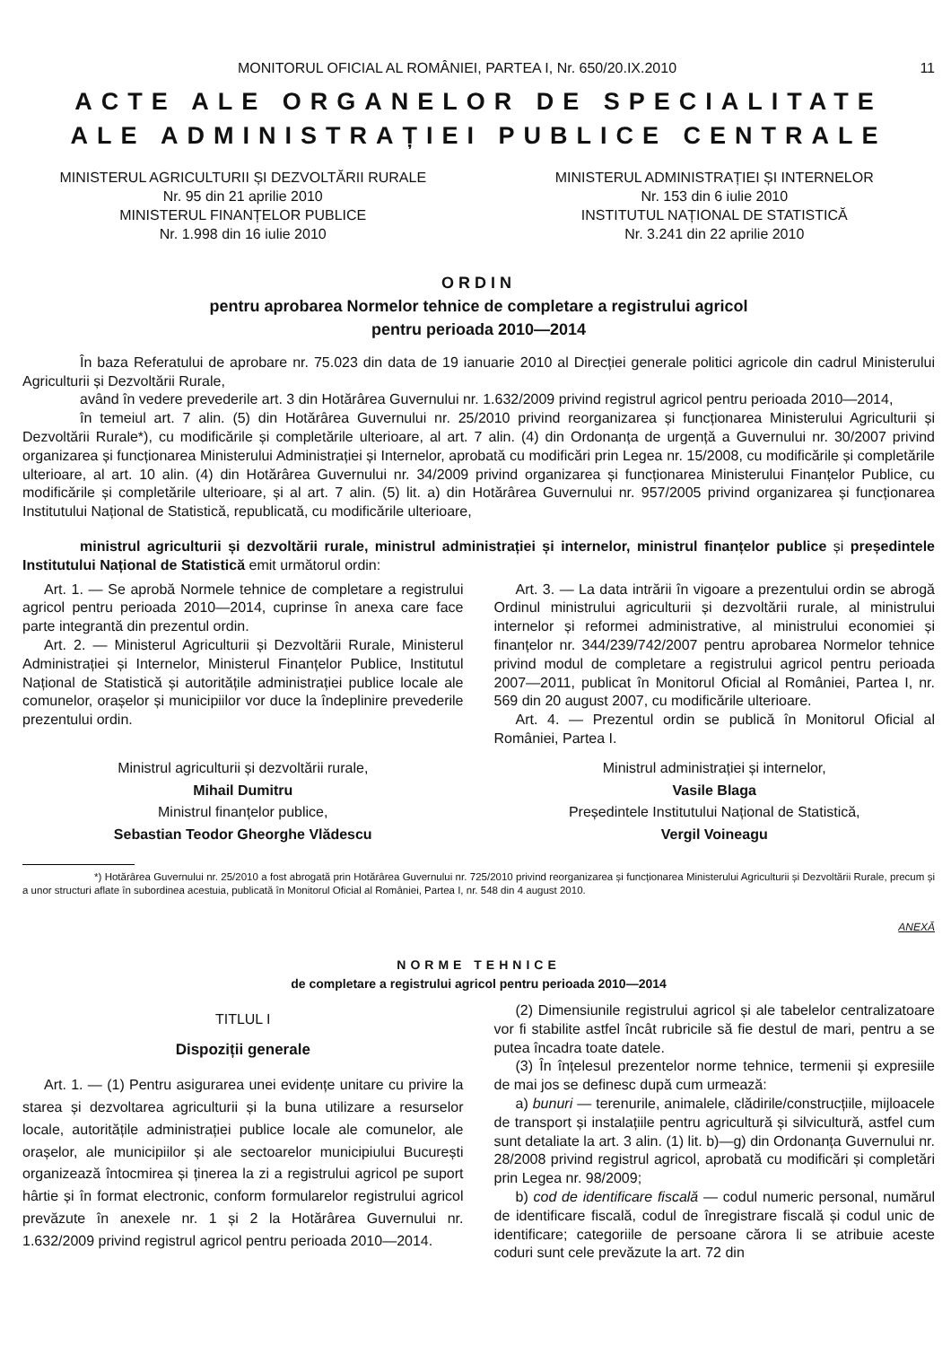MONITORUL OFICIAL AL ROMÂNIEI, PARTEA I, Nr. 650/20.IX.2010 11
ACTE ALE ORGANELOR DE SPECIALITATE
ALE ADMINISTRAȚIEI PUBLICE CENTRALE
MINISTERUL AGRICULTURII ȘI DEZVOLTĂRII RURALE
Nr. 95 din 21 aprilie 2010
MINISTERUL FINANȚELOR PUBLICE
Nr. 1.998 din 16 iulie 2010
MINISTERUL ADMINISTRAȚIEI ȘI INTERNELOR
Nr. 153 din 6 iulie 2010
INSTITUTUL NAȚIONAL DE STATISTICĂ
Nr. 3.241 din 22 aprilie 2010
ORDIN
pentru aprobarea Normelor tehnice de completare a registrului agricol
pentru perioada 2010—2014
În baza Referatului de aprobare nr. 75.023 din data de 19 ianuarie 2010 al Direcției generale politici agricole din cadrul Ministerului Agriculturii și Dezvoltării Rurale,
având în vedere prevederile art. 3 din Hotărârea Guvernului nr. 1.632/2009 privind registrul agricol pentru perioada 2010—2014,
în temeiul art. 7 alin. (5) din Hotărârea Guvernului nr. 25/2010 privind reorganizarea și funcționarea Ministerului Agriculturii și Dezvoltării Rurale*), cu modificările și completările ulterioare, al art. 7 alin. (4) din Ordonanța de urgență a Guvernului nr. 30/2007 privind organizarea și funcționarea Ministerului Administrației și Internelor, aprobată cu modificări prin Legea nr. 15/2008, cu modificările și completările ulterioare, al art. 10 alin. (4) din Hotărârea Guvernului nr. 34/2009 privind organizarea și funcționarea Ministerului Finanțelor Publice, cu modificările și completările ulterioare, și al art. 7 alin. (5) lit. a) din Hotărârea Guvernului nr. 957/2005 privind organizarea și funcționarea Institutului Național de Statistică, republicată, cu modificările ulterioare,
ministrul agriculturii și dezvoltării rurale, ministrul administrației și internelor, ministrul finanțelor publice și președintele Institutului Național de Statistică emit următorul ordin:
Art. 1. — Se aprobă Normele tehnice de completare a registrului agricol pentru perioada 2010—2014, cuprinse în anexa care face parte integrantă din prezentul ordin.
Art. 2. — Ministerul Agriculturii și Dezvoltării Rurale, Ministerul Administrației și Internelor, Ministerul Finanțelor Publice, Institutul Național de Statistică și autoritățile administrației publice locale ale comunelor, orașelor și municipiilor vor duce la îndeplinire prevederile prezentului ordin.
Art. 3. — La data intrării în vigoare a prezentului ordin se abrogă Ordinul ministrului agriculturii și dezvoltării rurale, al ministrului internelor și reformei administrative, al ministrului economiei și finanțelor nr. 344/239/742/2007 pentru aprobarea Normelor tehnice privind modul de completare a registrului agricol pentru perioada 2007—2011, publicat în Monitorul Oficial al României, Partea I, nr. 569 din 20 august 2007, cu modificările ulterioare.
Art. 4. — Prezentul ordin se publică în Monitorul Oficial al României, Partea I.
Ministrul agriculturii și dezvoltării rurale,
Mihail Dumitru
Ministrul finanțelor publice,
Sebastian Teodor Gheorghe Vlădescu
Ministrul administrației și internelor,
Vasile Blaga
Președintele Institutului Național de Statistică,
Vergil Voineagu
*) Hotărârea Guvernului nr. 25/2010 a fost abrogată prin Hotărârea Guvernului nr. 725/2010 privind reorganizarea și funcționarea Ministerului Agriculturii și Dezvoltării Rurale, precum și a unor structuri aflate în subordinea acestuia, publicată în Monitorul Oficial al României, Partea I, nr. 548 din 4 august 2010.
ANEXĂ
NORME TEHNICE
de completare a registrului agricol pentru perioada 2010—2014
TITLUL I
Dispoziții generale
Art. 1. — (1) Pentru asigurarea unei evidențe unitare cu privire la starea și dezvoltarea agriculturii și la buna utilizare a resurselor locale, autoritățile administrației publice locale ale comunelor, ale orașelor, ale municipiilor și ale sectoarelor municipiului București organizează întocmirea și ținerea la zi a registrului agricol pe suport hârtie și în format electronic, conform formularelor registrului agricol prevăzute în anexele nr. 1 și 2 la Hotărârea Guvernului nr. 1.632/2009 privind registrul agricol pentru perioada 2010—2014.
(2) Dimensiunile registrului agricol și ale tabelelor centralizatoare vor fi stabilite astfel încât rubricile să fie destul de mari, pentru a se putea încadra toate datele.
(3) În înțelesul prezentelor norme tehnice, termenii și expresiile de mai jos se definesc după cum urmează:
a) bunuri — terenurile, animalele, clădirile/construcțiile, mijloacele de transport și instalațiile pentru agricultură și silvicultură, astfel cum sunt detaliate la art. 3 alin. (1) lit. b)—g) din Ordonanța Guvernului nr. 28/2008 privind registrul agricol, aprobată cu modificări și completări prin Legea nr. 98/2009;
b) cod de identificare fiscală — codul numeric personal, numărul de identificare fiscală, codul de înregistrare fiscală și codul unic de identificare; categoriile de persoane cărora li se atribuie aceste coduri sunt cele prevăzute la art. 72 din